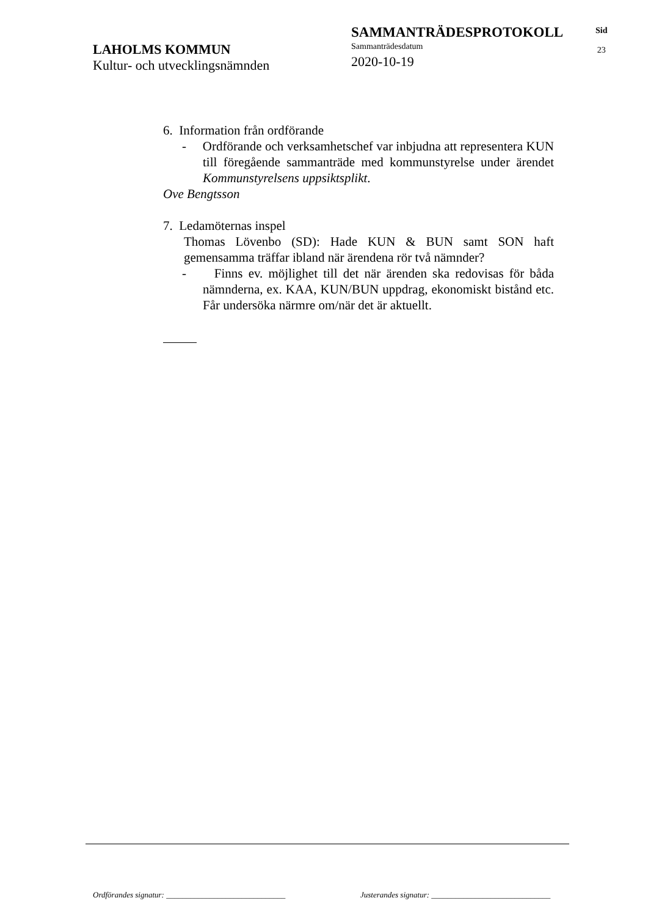LAHOLMS KOMMUN
Kultur- och utvecklingsnämnden
SAMMANTRÄDESPROTOKOLL
Sammanträdesdatum
2020-10-19
Sid
23
6. Information från ordförande
- Ordförande och verksamhetschef var inbjudna att representera KUN till föregående sammanträde med kommunstyrelse under ärendet Kommunstyrelsens uppsiktsplikt.
Ove Bengtsson
7. Ledamöternas inspel
Thomas Lövenbo (SD): Hade KUN & BUN samt SON haft gemensamma träffar ibland när ärendena rör två nämnder?
- Finns ev. möjlighet till det när ärenden ska redovisas för båda nämnderna, ex. KAA, KUN/BUN uppdrag, ekonomiskt bistånd etc. Får undersöka närmre om/när det är aktuellt.
Ordförandes signatur: ______________________________
Justerandes signatur: ______________________________